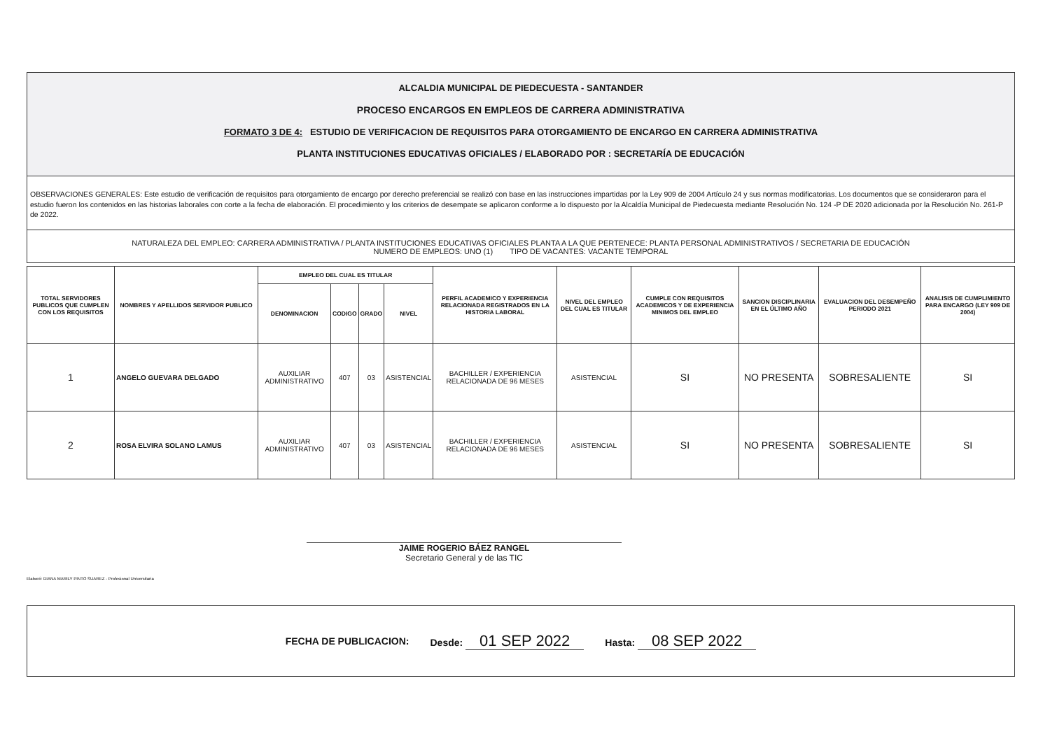ALCALDIA MUNICIPAL DE PIEDECUESTA - SANTANDER
PROCESO ENCARGOS EN EMPLEOS DE CARRERA ADMINISTRATIVA
FORMATO 3 DE 4: ESTUDIO DE VERIFICACION DE REQUISITOS PARA OTORGAMIENTO DE ENCARGO EN CARRERA ADMINISTRATIVA
PLANTA INSTITUCIONES EDUCATIVAS OFICIALES / ELABORADO POR : SECRETARÍA DE EDUCACIÓN
OBSERVACIONES GENERALES: Este estudio de verificación de requisitos para otorgamiento de encargo por derecho preferencial se realizó con base en las instrucciones impartidas por la Ley 909 de 2004 Artículo 24 y sus normas modificatorias. Los documentos que se consideraron para el estudio fueron los contenidos en las historias laborales con corte a la fecha de elaboración. El procedimiento y los criterios de desempate se aplicaron conforme a lo dispuesto por la Alcaldía Municipal de Piedecuesta mediante Resolución No. 124 -P DE 2020 adicionada por la Resolución No. 261-P de 2022.
NATURALEZA DEL EMPLEO: CARRERA ADMINISTRATIVA / PLANTA INSTITUCIONES EDUCATIVAS OFICIALES PLANTA A LA QUE PERTENECE: PLANTA PERSONAL ADMINISTRATIVOS / SECRETARIA DE EDUCACIÓN
NUMERO DE EMPLEOS: UNO (1) TIPO DE VACANTES: VACANTE TEMPORAL
| TOTAL SERVIDORES PUBLICOS QUE CUMPLEN CON LOS REQUISITOS | NOMBRES Y APELLIDOS SERVIDOR PUBLICO | EMPLEO DEL CUAL ES TITULAR | | | | PERFIL ACADEMICO Y EXPERIENCIA RELACIONADA REGISTRADOS EN LA HISTORIA LABORAL | NIVEL DEL EMPLEO DEL CUAL ES TITULAR | CUMPLE CON REQUISITOS ACADEMICOS Y DE EXPERIENCIA MINIMOS DEL EMPLEO | SANCION DISCIPLINARIA EN EL ÚLTIMO AÑO | EVALUACION DEL DESEMPEÑO PERIODO 2021 | ANALISIS DE CUMPLIMIENTO PARA ENCARGO (LEY 909 DE 2004) |
| --- | --- | --- | --- | --- | --- | --- | --- | --- | --- | --- | --- |
| | | DENOMINACION | CODIGO | GRADO | NIVEL | | | | | | |
| 1 | ANGELO GUEVARA DELGADO | AUXILIAR ADMINISTRATIVO | 407 | 03 | ASISTENCIAL | BACHILLER / EXPERIENCIA RELACIONADA DE 96 MESES | ASISTENCIAL | SI | NO PRESENTA | SOBRESALIENTE | SI |
| 2 | ROSA ELVIRA SOLANO LAMUS | AUXILIAR ADMINISTRATIVO | 407 | 03 | ASISTENCIAL | BACHILLER / EXPERIENCIA RELACIONADA DE 96 MESES | ASISTENCIAL | SI | NO PRESENTA | SOBRESALIENTE | SI |
JAIME ROGERIO BÁEZ RANGEL
Secretario General y de las TIC
Elaboró: DIANA MARILY PINTO SUAREZ - Profesional Universitaria
FECHA DE PUBLICACION: Desde: 01 SEP 2022 Hasta: 08 SEP 2022